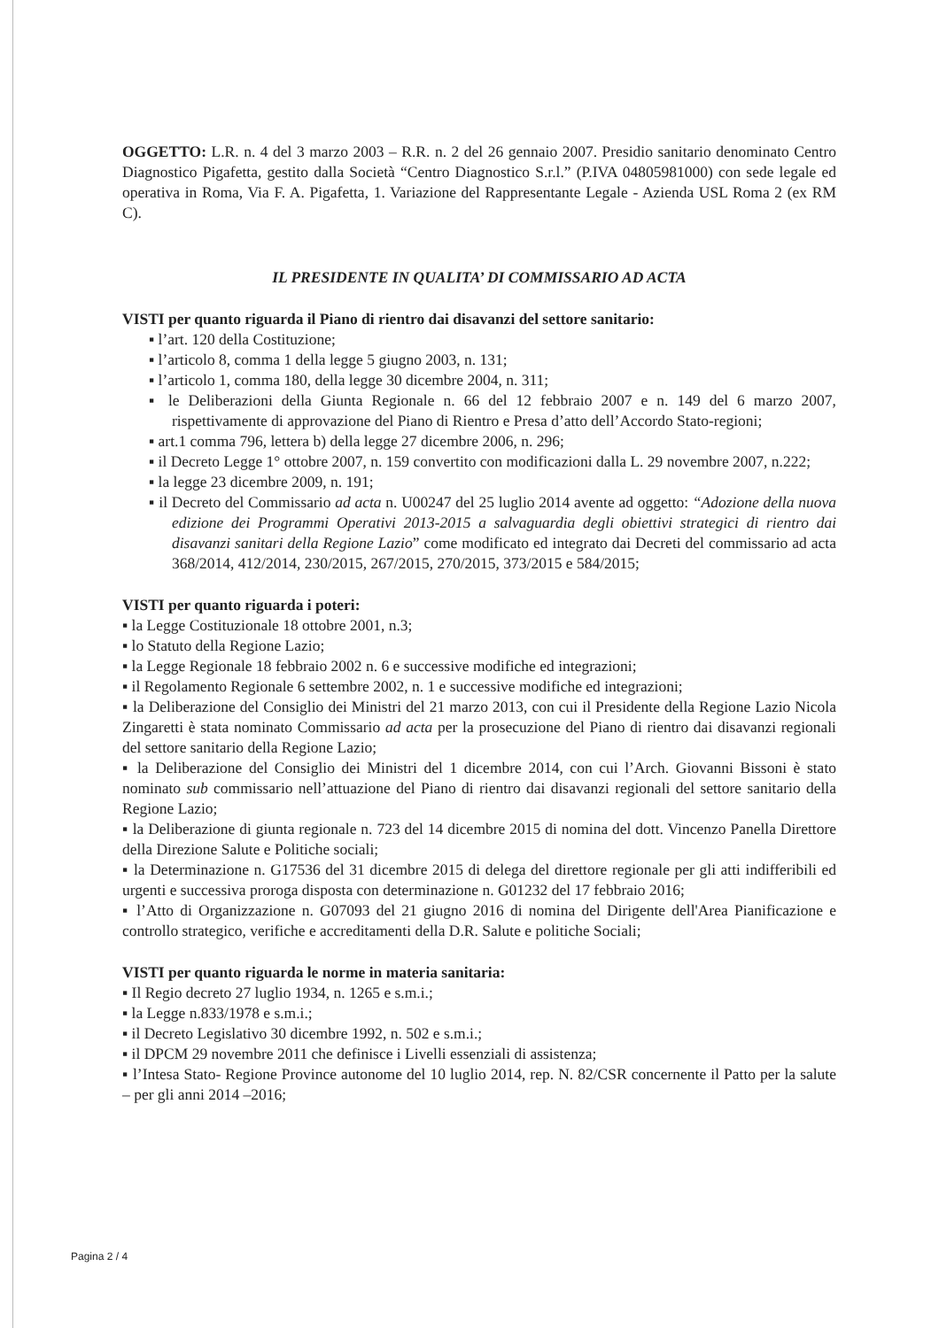OGGETTO: L.R. n. 4 del 3 marzo 2003 – R.R. n. 2 del 26 gennaio 2007. Presidio sanitario denominato Centro Diagnostico Pigafetta, gestito dalla Società “Centro Diagnostico S.r.l.” (P.IVA 04805981000) con sede legale ed operativa in Roma, Via F. A. Pigafetta, 1. Variazione del Rappresentante Legale - Azienda USL Roma 2 (ex RM C).
IL PRESIDENTE IN QUALITA’ DI COMMISSARIO AD ACTA
VISTI per quanto riguarda il Piano di rientro dai disavanzi del settore sanitario:
▪ l’art. 120 della Costituzione;
▪ l’articolo 8, comma 1 della legge 5 giugno 2003, n. 131;
▪ l’articolo 1, comma 180, della legge 30 dicembre 2004, n. 311;
▪ le Deliberazioni della Giunta Regionale n. 66 del 12 febbraio 2007 e n. 149 del 6 marzo 2007, rispettivamente di approvazione del Piano di Rientro e Presa d’atto dell’Accordo Stato-regioni;
▪ art.1 comma 796, lettera b) della legge 27 dicembre 2006, n. 296;
▪ il Decreto Legge 1° ottobre 2007, n. 159 convertito con modificazioni dalla L. 29 novembre 2007, n.222;
▪ la legge 23 dicembre 2009, n. 191;
▪ il Decreto del Commissario ad acta n. U00247 del 25 luglio 2014 avente ad oggetto: “Adozione della nuova edizione dei Programmi Operativi 2013-2015 a salvaguardia degli obiettivi strategici di rientro dai disavanzi sanitari della Regione Lazio” come modificato ed integrato dai Decreti del commissario ad acta 368/2014, 412/2014, 230/2015, 267/2015, 270/2015, 373/2015 e 584/2015;
VISTI per quanto riguarda i poteri:
▪ la Legge Costituzionale 18 ottobre 2001, n.3;
▪ lo Statuto della Regione Lazio;
▪ la Legge Regionale 18 febbraio 2002 n. 6 e successive modifiche ed integrazioni;
▪ il Regolamento Regionale 6 settembre 2002, n. 1 e successive modifiche ed integrazioni;
▪ la Deliberazione del Consiglio dei Ministri del 21 marzo 2013, con cui il Presidente della Regione Lazio Nicola Zingaretti è stata nominato Commissario ad acta per la prosecuzione del Piano di rientro dai disavanzi regionali del settore sanitario della Regione Lazio;
▪ la Deliberazione del Consiglio dei Ministri del 1 dicembre 2014, con cui l’Arch. Giovanni Bissoni è stato nominato sub commissario nell’attuazione del Piano di rientro dai disavanzi regionali del settore sanitario della Regione Lazio;
▪ la Deliberazione di giunta regionale n. 723 del 14 dicembre 2015 di nomina del dott. Vincenzo Panella Direttore della Direzione Salute e Politiche sociali;
▪ la Determinazione n. G17536 del 31 dicembre 2015 di delega del direttore regionale per gli atti indifferibili ed urgenti e successiva proroga disposta con determinazione n. G01232 del 17 febbraio 2016;
▪ l’Atto di Organizzazione n. G07093 del 21 giugno 2016 di nomina del Dirigente dell'Area Pianificazione e controllo strategico, verifiche e accreditamenti della D.R. Salute e politiche Sociali;
VISTI per quanto riguarda le norme in materia sanitaria:
▪ Il Regio decreto 27 luglio 1934, n. 1265 e s.m.i.;
▪ la Legge n.833/1978 e s.m.i.;
▪ il Decreto Legislativo 30 dicembre 1992, n. 502 e s.m.i.;
▪ il DPCM 29 novembre 2011 che definisce i Livelli essenziali di assistenza;
▪ l’Intesa Stato- Regione Province autonome del 10 luglio 2014, rep. N. 82/CSR concernente il Patto per la salute – per gli anni 2014 –2016;
Pagina 2 / 4